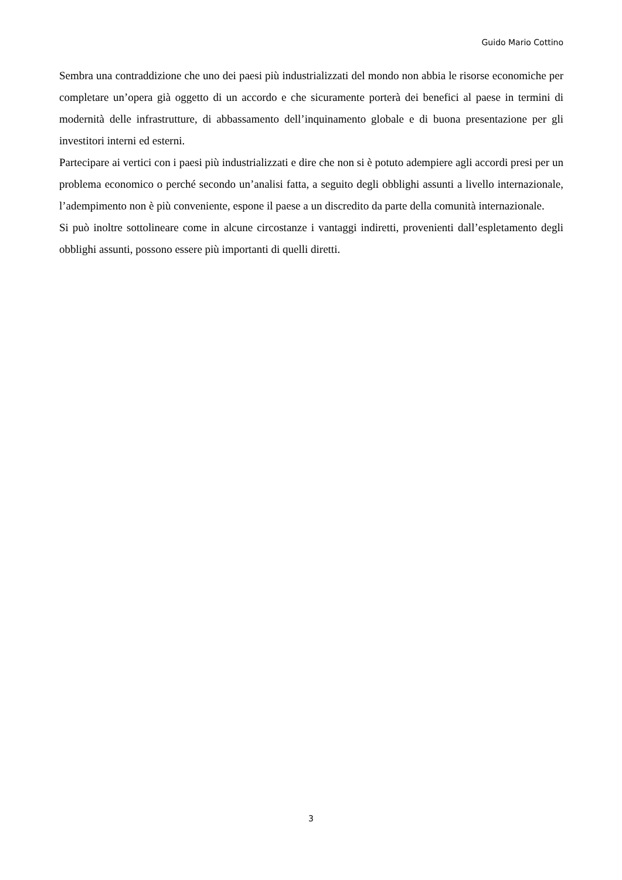Guido Mario Cottino
Sembra una contraddizione che uno dei paesi più industrializzati del mondo non abbia le risorse economiche per completare un’opera già oggetto di un accordo e che sicuramente porterà dei benefici al paese in termini di modernità delle infrastrutture, di abbassamento dell’inquinamento globale e di buona presentazione per gli investitori interni ed esterni.
Partecipare ai vertici con i paesi più industrializzati e dire che non si è potuto adempiere agli accordi presi per un problema economico o perché secondo un’analisi fatta, a seguito degli obblighi assunti a livello internazionale, l’adempimento non è più conveniente, espone il paese a un discredito da parte della comunità internazionale.
Si può inoltre sottolineare come in alcune circostanze i vantaggi indiretti, provenienti dall’espletamento degli obblighi assunti, possono essere più importanti di quelli diretti.
3